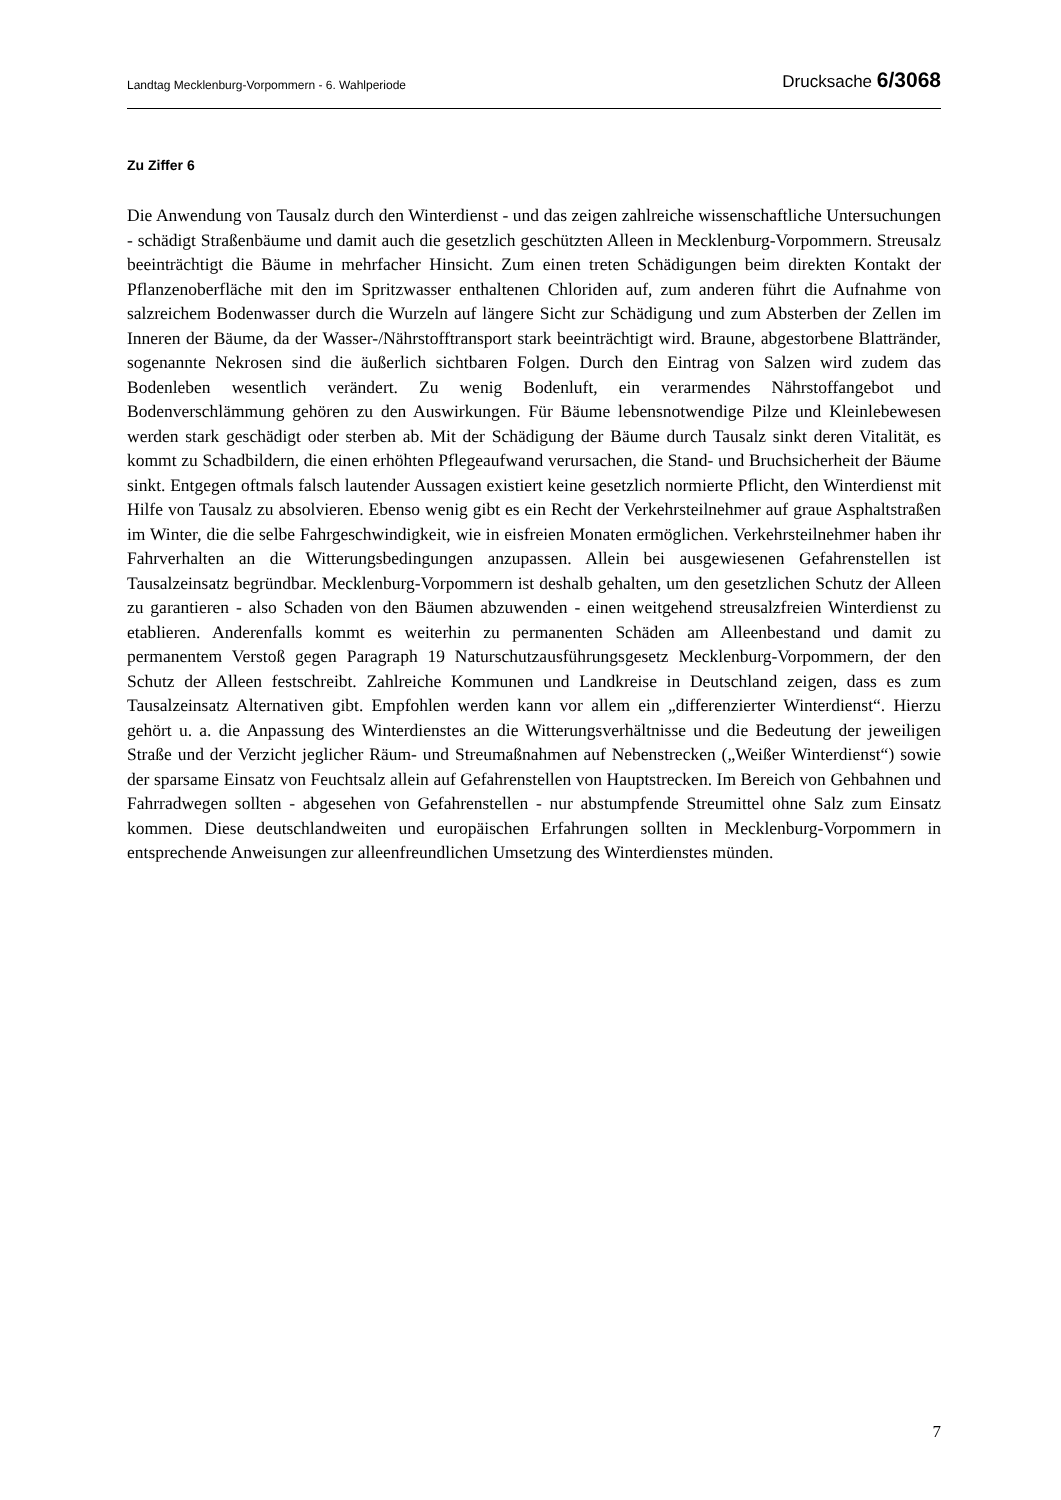Landtag Mecklenburg-Vorpommern - 6. Wahlperiode Drucksache 6/3068
Zu Ziffer 6
Die Anwendung von Tausalz durch den Winterdienst - und das zeigen zahlreiche wissenschaftliche Untersuchungen - schädigt Straßenbäume und damit auch die gesetzlich geschützten Alleen in Mecklenburg-Vorpommern. Streusalz beeinträchtigt die Bäume in mehrfacher Hinsicht. Zum einen treten Schädigungen beim direkten Kontakt der Pflanzenoberfläche mit den im Spritzwasser enthaltenen Chloriden auf, zum anderen führt die Aufnahme von salzreichem Bodenwasser durch die Wurzeln auf längere Sicht zur Schädigung und zum Absterben der Zellen im Inneren der Bäume, da der Wasser-/Nährstofftransport stark beeinträchtigt wird. Braune, abgestorbene Blattränder, sogenannte Nekrosen sind die äußerlich sichtbaren Folgen. Durch den Eintrag von Salzen wird zudem das Bodenleben wesentlich verändert. Zu wenig Bodenluft, ein verarmendes Nährstoffangebot und Bodenverschlämmung gehören zu den Auswirkungen. Für Bäume lebensnotwendige Pilze und Kleinlebewesen werden stark geschädigt oder sterben ab. Mit der Schädigung der Bäume durch Tausalz sinkt deren Vitalität, es kommt zu Schadbildern, die einen erhöhten Pflegeaufwand verursachen, die Stand- und Bruchsicherheit der Bäume sinkt. Entgegen oftmals falsch lautender Aussagen existiert keine gesetzlich normierte Pflicht, den Winterdienst mit Hilfe von Tausalz zu absolvieren. Ebenso wenig gibt es ein Recht der Verkehrsteilnehmer auf graue Asphaltstraßen im Winter, die die selbe Fahrgeschwindigkeit, wie in eisfreien Monaten ermöglichen. Verkehrsteilnehmer haben ihr Fahrverhalten an die Witterungsbedingungen anzupassen. Allein bei ausgewiesenen Gefahrenstellen ist Tausalzeinsatz begründbar. Mecklenburg-Vorpommern ist deshalb gehalten, um den gesetzlichen Schutz der Alleen zu garantieren - also Schaden von den Bäumen abzuwenden - einen weitgehend streusalzfreien Winterdienst zu etablieren. Anderenfalls kommt es weiterhin zu permanenten Schäden am Alleenbestand und damit zu permanentem Verstoß gegen Paragraph 19 Naturschutzausführungsgesetz Mecklenburg-Vorpommern, der den Schutz der Alleen festschreibt. Zahlreiche Kommunen und Landkreise in Deutschland zeigen, dass es zum Tausalzeinsatz Alternativen gibt. Empfohlen werden kann vor allem ein „differenzierter Winterdienst“. Hierzu gehört u. a. die Anpassung des Winterdienstes an die Witterungsverhältnisse und die Bedeutung der jeweiligen Straße und der Verzicht jeglicher Räum- und Streumaßnahmen auf Nebenstrecken („Weißer Winterdienst“) sowie der sparsame Einsatz von Feuchtsalz allein auf Gefahrenstellen von Hauptstrecken. Im Bereich von Gehbahnen und Fahrradwegen sollten - abgesehen von Gefahrenstellen - nur abstumpfende Streumittel ohne Salz zum Einsatz kommen. Diese deutschlandweiten und europäischen Erfahrungen sollten in Mecklenburg-Vorpommern in entsprechende Anweisungen zur alleenfreundlichen Umsetzung des Winterdienstes münden.
7